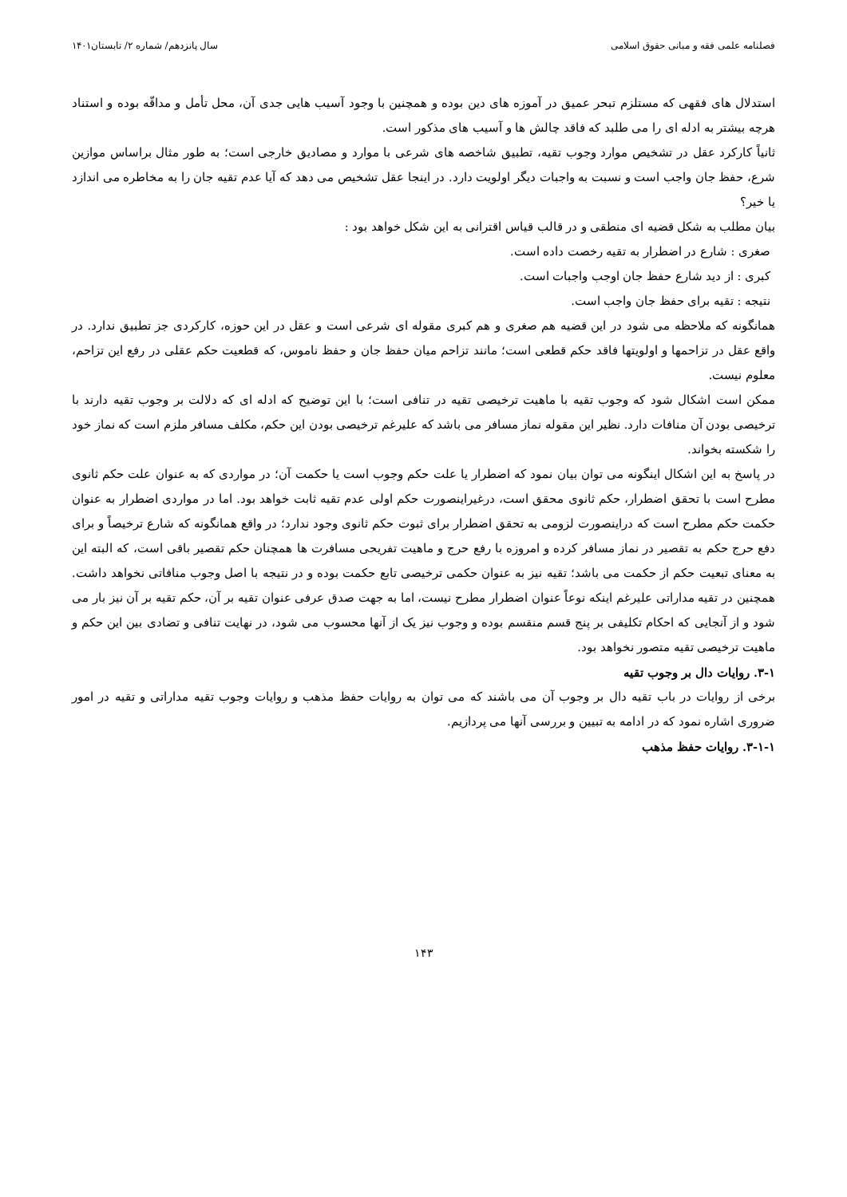فصلنامه علمی فقه و مبانی حقوق اسلامی سال پانزدهم/ شماره ۲/ تابستان۱۴۰۱
استدلال های فقهی که مستلزم تبحر عمیق در آموزه های دین بوده و همچنین با وجود آسیب هایی جدی آن، محل تأمل و مداقّه بوده و استناد هرچه بیشتر به ادله ای را می طلبد که فاقد چالش ها و آسیب های مذکور است.
ثانیاً کارکرد عقل در تشخیص موارد وجوب تقیه، تطبیق شاخصه های شرعی با موارد و مصادیق خارجی است؛ به طور مثال براساس موازین شرع، حفظ جان واجب است و نسبت به واجبات دیگر اولویت دارد. در اینجا عقل تشخیص می دهد که آیا عدم تقیه جان را به مخاطره می اندازد یا خیر؟
بیان مطلب به شکل قضیه ای منطقی و در قالب قیاس اقترانی به این شکل خواهد بود :
صغری : شارع در اضطرار به تقیه رخصت داده است.
کبری : از دید شارع حفظ جان اوجب واجبات است.
نتیجه : تقیه برای حفظ جان واجب است.
همانگونه که ملاحظه می شود در این قضیه هم صغری و هم کبری مقوله ای شرعی است و عقل در این حوزه، کارکردی جز تطبیق ندارد. در واقع عقل در تزاحمها و اولویتها فاقد حکم قطعی است؛ مانند تزاحم میان حفظ جان و حفظ ناموس، که قطعیت حکم عقلی در رفع این تزاحم، معلوم نیست.
ممکن است اشکال شود که وجوب تقیه با ماهیت ترخیصی تقیه در تنافی است؛ با این توضیح که ادله ای که دلالت بر وجوب تقیه دارند با ترخیصی بودن آن منافات دارد. نظیر این مقوله نماز مسافر می باشد که علیرغم ترخیصی بودن این حکم، مکلف مسافر ملزم است که نماز خود را شکسته بخواند.
در پاسخ به این اشکال اینگونه می توان بیان نمود که اضطرار یا علت حکم وجوب است یا حکمت آن؛ در مواردی که به عنوان علت حکم ثانوی مطرح است با تحقق اضطرار، حکم ثانوی محقق است، درغیراینصورت حکم اولی عدم تقیه ثابت خواهد بود. اما در مواردی اضطرار به عنوان حکمت حکم مطرح است که دراینصورت لزومی به تحقق اضطرار برای ثبوت حکم ثانوی وجود ندارد؛ در واقع همانگونه که شارع ترخیصاً و برای دفع حرج حکم به تقصیر در نماز مسافر کرده و امروزه با رفع حرج و ماهیت تفریحی مسافرت ها همچنان حکم تقصیر باقی است، که البته این به معنای تبعیت حکم از حکمت می باشد؛ تقیه نیز به عنوان حکمی ترخیصی تابع حکمت بوده و در نتیجه با اصل وجوب منافاتی نخواهد داشت. همچنین در تقیه مداراتی علیرغم اینکه نوعاً عنوان اضطرار مطرح نیست، اما به جهت صدق عرفی عنوان تقیه بر آن، حکم تقیه بر آن نیز بار می شود و از آنجایی که احکام تکلیفی بر پنج قسم منقسم بوده و وجوب نیز یک از آنها محسوب می شود، در نهایت تنافی و تضادی بین این حکم و ماهیت ترخیصی تقیه متصور نخواهد بود.
۳-۱. روایات دال بر وجوب تقیه
برخی از روایات در باب تقیه دال بر وجوب آن می باشند که می توان به روایات حفظ مذهب و روایات وجوب تقیه مداراتی و تقیه در امور ضروری اشاره نمود که در ادامه به تبیین و بررسی آنها می پردازیم.
۳-۱-۱. روایات حفظ مذهب
۱۴۳